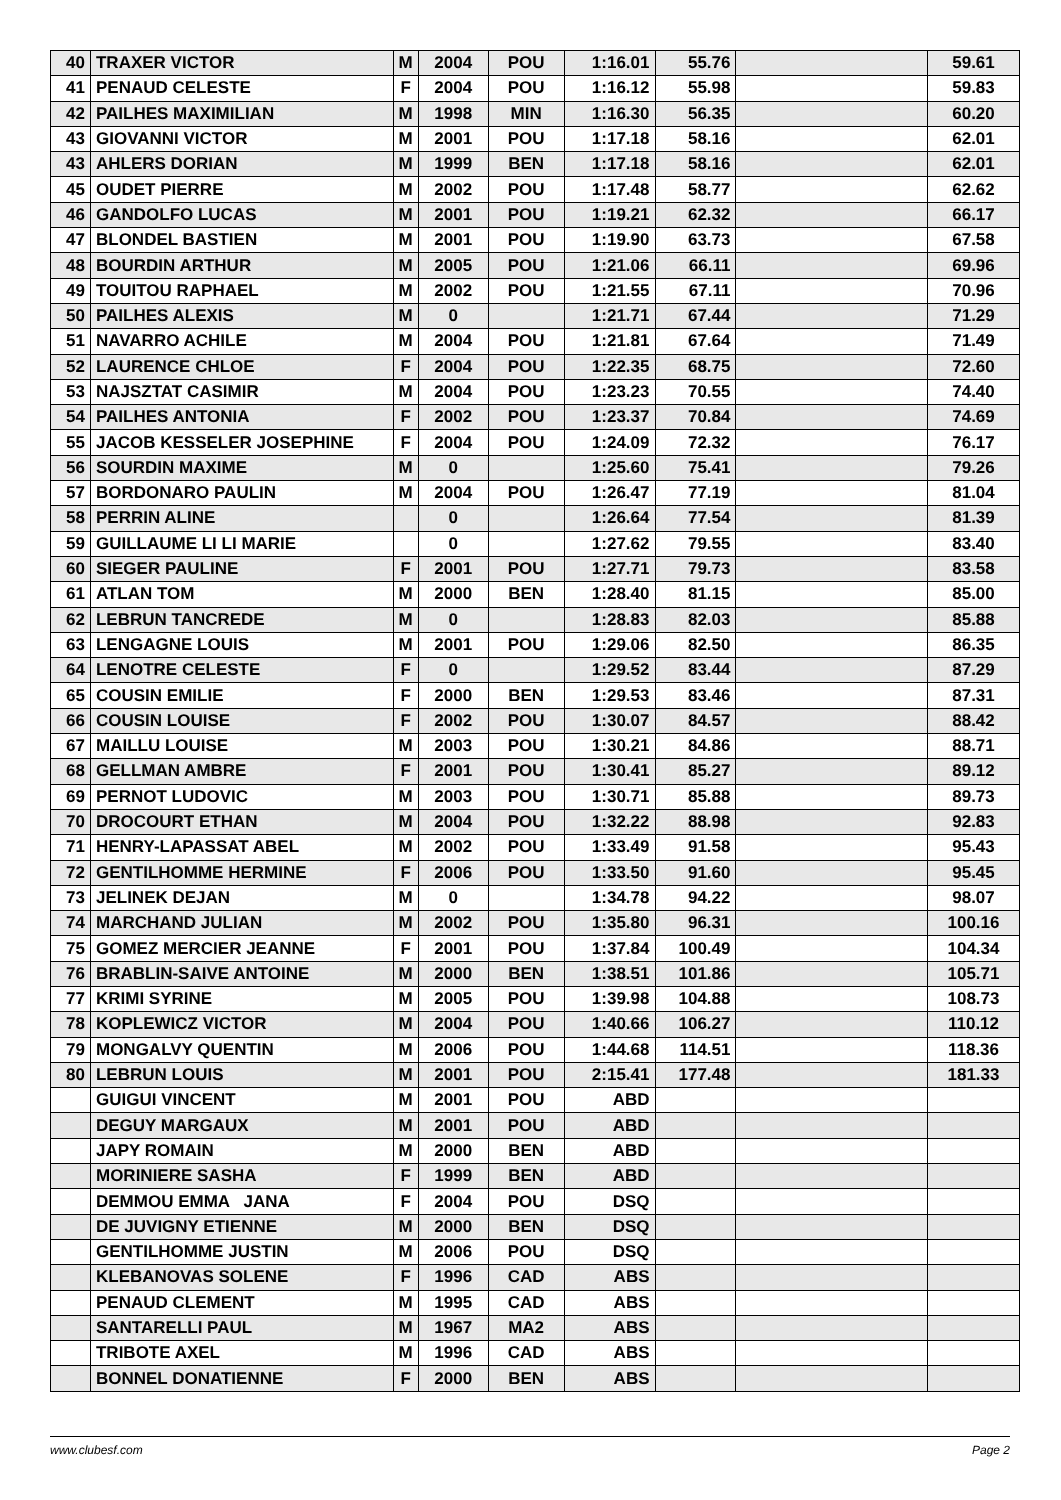| 40 | TRAXER VICTOR | M | 2004 | POU | 1:16.01 | 55.76 | | 59.61 |
| 41 | PENAUD CELESTE | F | 2004 | POU | 1:16.12 | 55.98 | | 59.83 |
| 42 | PAILHES MAXIMILIAN | M | 1998 | MIN | 1:16.30 | 56.35 | | 60.20 |
| 43 | GIOVANNI VICTOR | M | 2001 | POU | 1:17.18 | 58.16 | | 62.01 |
| 43 | AHLERS DORIAN | M | 1999 | BEN | 1:17.18 | 58.16 | | 62.01 |
| 45 | OUDET PIERRE | M | 2002 | POU | 1:17.48 | 58.77 | | 62.62 |
| 46 | GANDOLFO LUCAS | M | 2001 | POU | 1:19.21 | 62.32 | | 66.17 |
| 47 | BLONDEL BASTIEN | M | 2001 | POU | 1:19.90 | 63.73 | | 67.58 |
| 48 | BOURDIN ARTHUR | M | 2005 | POU | 1:21.06 | 66.11 | | 69.96 |
| 49 | TOUITOU RAPHAEL | M | 2002 | POU | 1:21.55 | 67.11 | | 70.96 |
| 50 | PAILHES ALEXIS | M | 0 | | 1:21.71 | 67.44 | | 71.29 |
| 51 | NAVARRO ACHILE | M | 2004 | POU | 1:21.81 | 67.64 | | 71.49 |
| 52 | LAURENCE CHLOE | F | 2004 | POU | 1:22.35 | 68.75 | | 72.60 |
| 53 | NAJSZTAT CASIMIR | M | 2004 | POU | 1:23.23 | 70.55 | | 74.40 |
| 54 | PAILHES ANTONIA | F | 2002 | POU | 1:23.37 | 70.84 | | 74.69 |
| 55 | JACOB KESSELER JOSEPHINE | F | 2004 | POU | 1:24.09 | 72.32 | | 76.17 |
| 56 | SOURDIN MAXIME | M | 0 | | 1:25.60 | 75.41 | | 79.26 |
| 57 | BORDONARO PAULIN | M | 2004 | POU | 1:26.47 | 77.19 | | 81.04 |
| 58 | PERRIN ALINE | | 0 | | 1:26.64 | 77.54 | | 81.39 |
| 59 | GUILLAUME LI LI MARIE | | 0 | | 1:27.62 | 79.55 | | 83.40 |
| 60 | SIEGER PAULINE | F | 2001 | POU | 1:27.71 | 79.73 | | 83.58 |
| 61 | ATLAN TOM | M | 2000 | BEN | 1:28.40 | 81.15 | | 85.00 |
| 62 | LEBRUN TANCREDE | M | 0 | | 1:28.83 | 82.03 | | 85.88 |
| 63 | LENGAGNE LOUIS | M | 2001 | POU | 1:29.06 | 82.50 | | 86.35 |
| 64 | LENOTRE CELESTE | F | 0 | | 1:29.52 | 83.44 | | 87.29 |
| 65 | COUSIN EMILIE | F | 2000 | BEN | 1:29.53 | 83.46 | | 87.31 |
| 66 | COUSIN LOUISE | F | 2002 | POU | 1:30.07 | 84.57 | | 88.42 |
| 67 | MAILLU LOUISE | M | 2003 | POU | 1:30.21 | 84.86 | | 88.71 |
| 68 | GELLMAN AMBRE | F | 2001 | POU | 1:30.41 | 85.27 | | 89.12 |
| 69 | PERNOT LUDOVIC | M | 2003 | POU | 1:30.71 | 85.88 | | 89.73 |
| 70 | DROCOURT ETHAN | M | 2004 | POU | 1:32.22 | 88.98 | | 92.83 |
| 71 | HENRY-LAPASSAT ABEL | M | 2002 | POU | 1:33.49 | 91.58 | | 95.43 |
| 72 | GENTILHOMME HERMINE | F | 2006 | POU | 1:33.50 | 91.60 | | 95.45 |
| 73 | JELINEK DEJAN | M | 0 | | 1:34.78 | 94.22 | | 98.07 |
| 74 | MARCHAND JULIAN | M | 2002 | POU | 1:35.80 | 96.31 | | 100.16 |
| 75 | GOMEZ MERCIER JEANNE | F | 2001 | POU | 1:37.84 | 100.49 | | 104.34 |
| 76 | BRABLIN-SAIVE ANTOINE | M | 2000 | BEN | 1:38.51 | 101.86 | | 105.71 |
| 77 | KRIMI SYRINE | M | 2005 | POU | 1:39.98 | 104.88 | | 108.73 |
| 78 | KOPLEWICZ VICTOR | M | 2004 | POU | 1:40.66 | 106.27 | | 110.12 |
| 79 | MONGALVY QUENTIN | M | 2006 | POU | 1:44.68 | 114.51 | | 118.36 |
| 80 | LEBRUN LOUIS | M | 2001 | POU | 2:15.41 | 177.48 | | 181.33 |
| | GUIGUI VINCENT | M | 2001 | POU | ABD | | | |
| | DEGUY MARGAUX | M | 2001 | POU | ABD | | | |
| | JAPY ROMAIN | M | 2000 | BEN | ABD | | | |
| | MORINIERE SASHA | F | 1999 | BEN | ABD | | | |
| | DEMMOU EMMA JANA | F | 2004 | POU | DSQ | | | |
| | DE JUVIGNY ETIENNE | M | 2000 | BEN | DSQ | | | |
| | GENTILHOMME JUSTIN | M | 2006 | POU | DSQ | | | |
| | KLEBANOVAS SOLENE | F | 1996 | CAD | ABS | | | |
| | PENAUD CLEMENT | M | 1995 | CAD | ABS | | | |
| | SANTARELLI PAUL | M | 1967 | MA2 | ABS | | | |
| | TRIBOTE AXEL | M | 1996 | CAD | ABS | | | |
| | BONNEL DONATIENNE | F | 2000 | BEN | ABS | | | |
www.clubesf.com Page 2